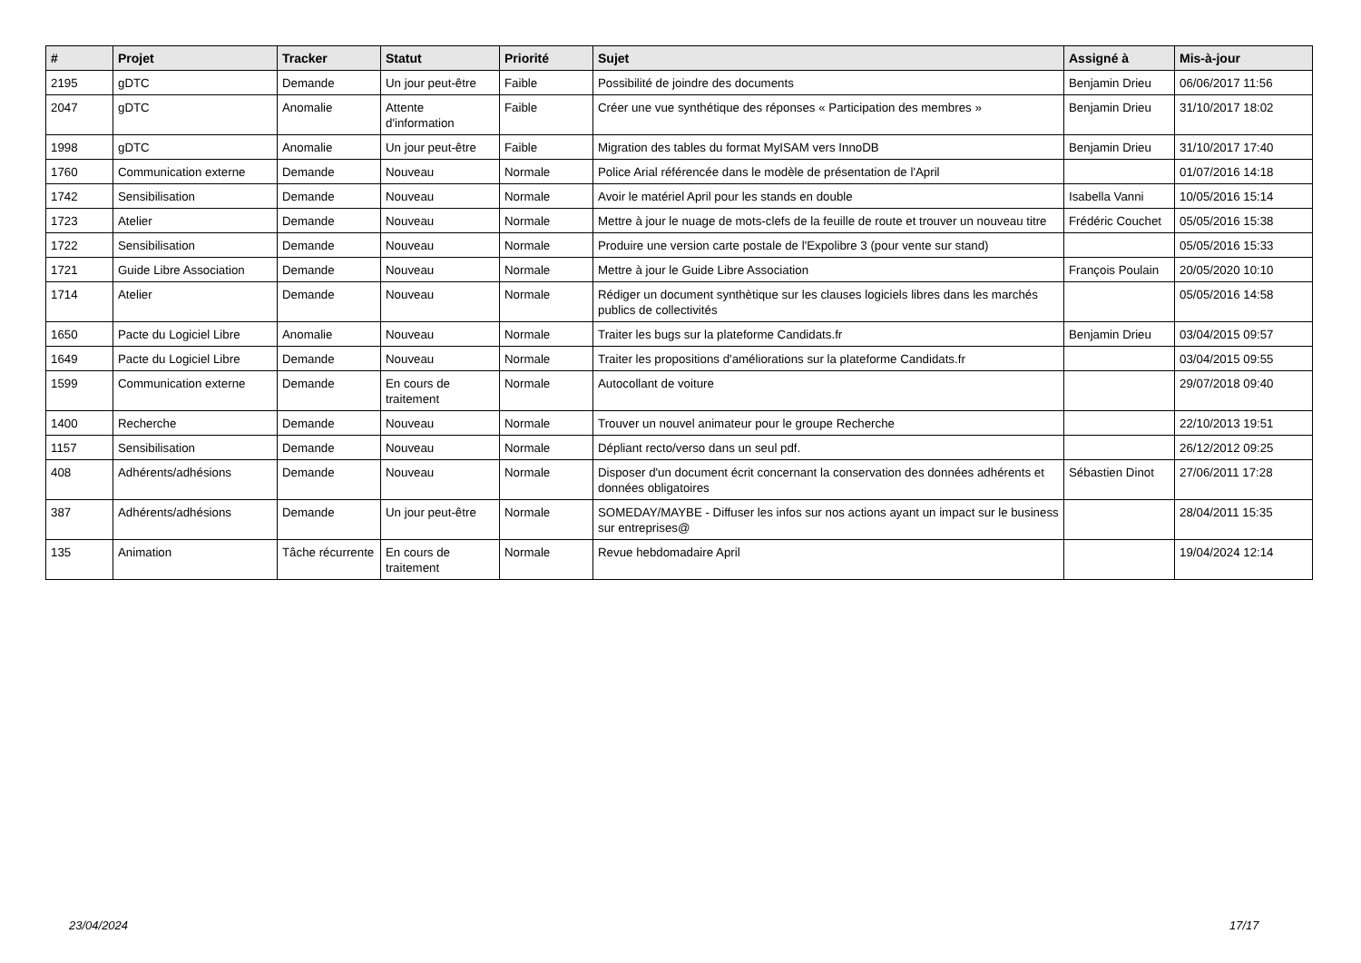| # | Projet | Tracker | Statut | Priorité | Sujet | Assigné à | Mis-à-jour |
| --- | --- | --- | --- | --- | --- | --- | --- |
| 2195 | gDTC | Demande | Un jour peut-être | Faible | Possibilité de joindre des documents | Benjamin Drieu | 06/06/2017 11:56 |
| 2047 | gDTC | Anomalie | Attente d'information | Faible | Créer une vue synthétique des réponses « Participation des membres » | Benjamin Drieu | 31/10/2017 18:02 |
| 1998 | gDTC | Anomalie | Un jour peut-être | Faible | Migration des tables du format MyISAM vers InnoDB | Benjamin Drieu | 31/10/2017 17:40 |
| 1760 | Communication externe | Demande | Nouveau | Normale | Police Arial référencée dans le modèle de présentation de l'April | | 01/07/2016 14:18 |
| 1742 | Sensibilisation | Demande | Nouveau | Normale | Avoir le matériel April pour les stands en double | Isabella Vanni | 10/05/2016 15:14 |
| 1723 | Atelier | Demande | Nouveau | Normale | Mettre à jour le nuage de mots-clefs de la feuille de route et trouver un nouveau titre | Frédéric Couchet | 05/05/2016 15:38 |
| 1722 | Sensibilisation | Demande | Nouveau | Normale | Produire une version carte postale de l'Expolibre 3 (pour vente sur stand) | | 05/05/2016 15:33 |
| 1721 | Guide Libre Association | Demande | Nouveau | Normale | Mettre à jour le Guide Libre Association | François Poulain | 20/05/2020 10:10 |
| 1714 | Atelier | Demande | Nouveau | Normale | Rédiger un document synthètique sur les clauses logiciels libres dans les marchés publics de collectivités | | 05/05/2016 14:58 |
| 1650 | Pacte du Logiciel Libre | Anomalie | Nouveau | Normale | Traiter les bugs sur la plateforme Candidats.fr | Benjamin Drieu | 03/04/2015 09:57 |
| 1649 | Pacte du Logiciel Libre | Demande | Nouveau | Normale | Traiter les propositions d'améliorations sur la plateforme Candidats.fr | | 03/04/2015 09:55 |
| 1599 | Communication externe | Demande | En cours de traitement | Normale | Autocollant de voiture | | 29/07/2018 09:40 |
| 1400 | Recherche | Demande | Nouveau | Normale | Trouver un nouvel animateur pour le groupe Recherche | | 22/10/2013 19:51 |
| 1157 | Sensibilisation | Demande | Nouveau | Normale | Dépliant recto/verso dans un seul pdf. | | 26/12/2012 09:25 |
| 408 | Adhérents/adhésions | Demande | Nouveau | Normale | Disposer d'un document écrit concernant la conservation des données adhérents et données obligatoires | Sébastien Dinot | 27/06/2011 17:28 |
| 387 | Adhérents/adhésions | Demande | Un jour peut-être | Normale | SOMEDAY/MAYBE - Diffuser les infos sur nos actions ayant un impact sur le business sur entreprises@ | | 28/04/2011 15:35 |
| 135 | Animation | Tâche récurrente | En cours de traitement | Normale | Revue hebdomadaire April | | 19/04/2024 12:14 |
23/04/2024 17/17